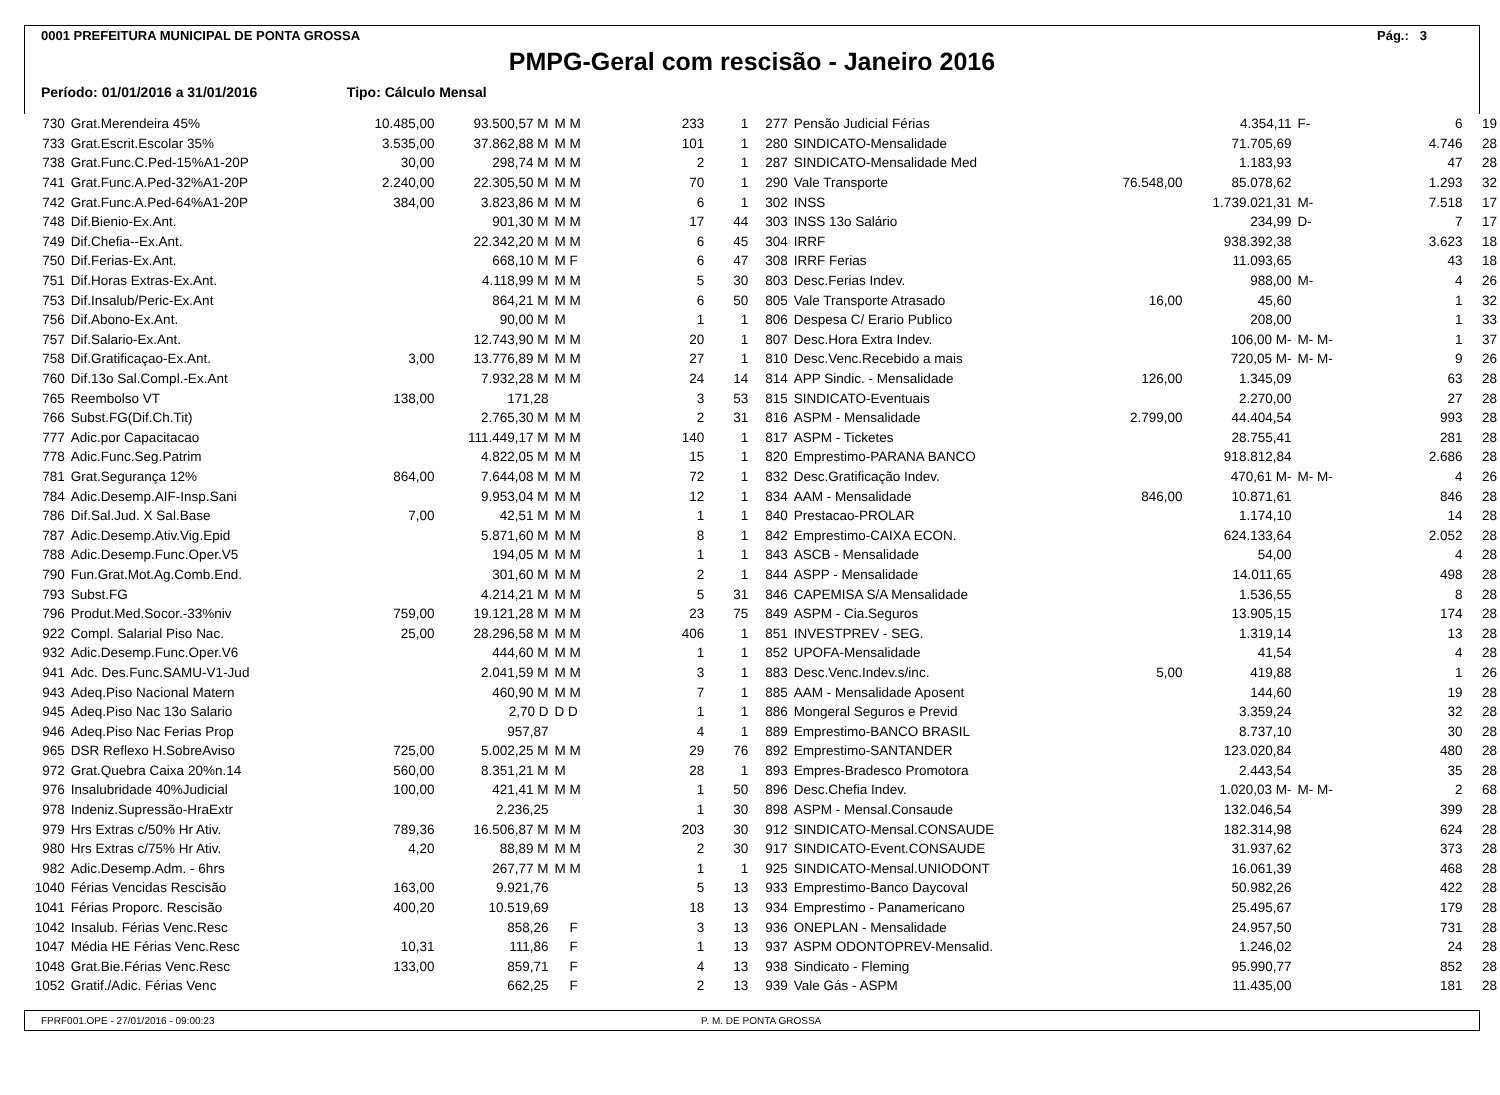0001 PREFEITURA MUNICIPAL DE PONTA GROSSA Pág.: 3
PMPG-Geral com rescisão - Janeiro 2016
Período: 01/01/2016 a 31/01/2016 Tipo: Cálculo Mensal
| 730 | Grat.Merendeira 45% | 10.485,00 | 93.500,57 M | M M | 233 | 1 | 277 | Pensão Judicial Férias | | 4.354,11 | F- | 6 | 19 |
| 733 | Grat.Escrit.Escolar 35% | 3.535,00 | 37.862,88 M | M M | 101 | 1 | 280 | SINDICATO-Mensalidade | | 71.705,69 | | 4.746 | 28 |
| 738 | Grat.Func.C.Ped-15%A1-20P | 30,00 | 298,74 M | M M | 2 | 1 | 287 | SINDICATO-Mensalidade Med | | 1.183,93 | | 47 | 28 |
| 741 | Grat.Func.A.Ped-32%A1-20P | 2.240,00 | 22.305,50 M | M M | 70 | 1 | 290 | Vale Transporte | 76.548,00 | 85.078,62 | | 1.293 | 32 |
| 742 | Grat.Func.A.Ped-64%A1-20P | 384,00 | 3.823,86 M | M M | 6 | 1 | 302 | INSS | | 1.739.021,31 | M- | 7.518 | 17 |
| 748 | Dif.Bienio-Ex.Ant. | | 901,30 M | M M | 17 | 44 | 303 | INSS 13o Salário | | 234,99 | D- | 7 | 17 |
| 749 | Dif.Chefia--Ex.Ant. | | 22.342,20 M | M M | 6 | 45 | 304 | IRRF | | 938.392,38 | | 3.623 | 18 |
| 750 | Dif.Ferias-Ex.Ant. | | 668,10 M | M F | 6 | 47 | 308 | IRRF Ferias | | 11.093,65 | | 43 | 18 |
| 751 | Dif.Horas Extras-Ex.Ant. | | 4.118,99 M | M M | 5 | 30 | 803 | Desc.Ferias Indev. | | 988,00 | M- | 4 | 26 |
| 753 | Dif.Insalub/Peric-Ex.Ant | | 864,21 M | M M | 6 | 50 | 805 | Vale Transporte Atrasado | 16,00 | 45,60 | | 1 | 32 |
| 756 | Dif.Abono-Ex.Ant. | | 90,00 M | M | 1 | 1 | 806 | Despesa C/ Erario Publico | | 208,00 | | 1 | 33 |
| 757 | Dif.Salario-Ex.Ant. | | 12.743,90 M | M M | 20 | 1 | 807 | Desc.Hora Extra Indev. | | 106,00 M- | M- M- | 1 | 37 |
| 758 | Dif.Gratificaçao-Ex.Ant. | 3,00 | 13.776,89 M | M M | 27 | 1 | 810 | Desc.Venc.Recebido a mais | | 720,05 M- | M- M- | 9 | 26 |
| 760 | Dif.13o Sal.Compl.-Ex.Ant | | 7.932,28 M | M M | 24 | 14 | 814 | APP Sindic. - Mensalidade | 126,00 | 1.345,09 | | 63 | 28 |
| 765 | Reembolso VT | 138,00 | 171,28 | | 3 | 53 | 815 | SINDICATO-Eventuais | | 2.270,00 | | 27 | 28 |
| 766 | Subst.FG(Dif.Ch.Tit) | | 2.765,30 M | M M | 2 | 31 | 816 | ASPM - Mensalidade | 2.799,00 | 44.404,54 | | 993 | 28 |
| 777 | Adic.por Capacitacao | | 111.449,17 M | M M | 140 | 1 | 817 | ASPM - Ticketes | | 28.755,41 | | 281 | 28 |
| 778 | Adic.Func.Seg.Patrim | | 4.822,05 M | M M | 15 | 1 | 820 | Emprestimo-PARANA BANCO | | 918.812,84 | | 2.686 | 28 |
| 781 | Grat.Segurança 12% | 864,00 | 7.644,08 M | M M | 72 | 1 | 832 | Desc.Gratificação Indev. | | 470,61 M- | M- M- | 4 | 26 |
| 784 | Adic.Desemp.AIF-Insp.Sani | | 9.953,04 M | M M | 12 | 1 | 834 | AAM - Mensalidade | 846,00 | 10.871,61 | | 846 | 28 |
| 786 | Dif.Sal.Jud. X Sal.Base | 7,00 | 42,51 M | M M | 1 | 1 | 840 | Prestacao-PROLAR | | 1.174,10 | | 14 | 28 |
| 787 | Adic.Desemp.Ativ.Vig.Epid | | 5.871,60 M | M M | 8 | 1 | 842 | Emprestimo-CAIXA ECON. | | 624.133,64 | | 2.052 | 28 |
| 788 | Adic.Desemp.Func.Oper.V5 | | 194,05 M | M M | 1 | 1 | 843 | ASCB - Mensalidade | | 54,00 | | 4 | 28 |
| 790 | Fun.Grat.Mot.Ag.Comb.End. | | 301,60 M | M M | 2 | 1 | 844 | ASPP - Mensalidade | | 14.011,65 | | 498 | 28 |
| 793 | Subst.FG | | 4.214,21 M | M M | 5 | 31 | 846 | CAPEMISA S/A Mensalidade | | 1.536,55 | | 8 | 28 |
| 796 | Produt.Med.Socor.-33%niv | 759,00 | 19.121,28 M | M M | 23 | 75 | 849 | ASPM - Cia.Seguros | | 13.905,15 | | 174 | 28 |
| 922 | Compl. Salarial Piso Nac. | 25,00 | 28.296,58 M | M M | 406 | 1 | 851 | INVESTPREV - SEG. | | 1.319,14 | | 13 | 28 |
| 932 | Adic.Desemp.Func.Oper.V6 | | 444,60 M | M M | 1 | 1 | 852 | UPOFA-Mensalidade | | 41,54 | | 4 | 28 |
| 941 | Adc. Des.Func.SAMU-V1-Jud | | 2.041,59 M | M M | 3 | 1 | 883 | Desc.Venc.Indev.s/inc. | 5,00 | 419,88 | | 1 | 26 |
| 943 | Adeq.Piso Nacional Matern | | 460,90 M | M M | 7 | 1 | 885 | AAM - Mensalidade Aposent | | 144,60 | | 19 | 28 |
| 945 | Adeq.Piso Nac 13o Salario | | 2,70 D | D D | 1 | 1 | 886 | Mongeral Seguros e Previd | | 3.359,24 | | 32 | 28 |
| 946 | Adeq.Piso Nac Ferias Prop | | 957,87 | | 4 | 1 | 889 | Emprestimo-BANCO BRASIL | | 8.737,10 | | 30 | 28 |
| 965 | DSR Reflexo H.SobreAviso | 725,00 | 5.002,25 M | M M | 29 | 76 | 892 | Emprestimo-SANTANDER | | 123.020,84 | | 480 | 28 |
| 972 | Grat.Quebra Caixa 20%n.14 | 560,00 | 8.351,21 M | M | 28 | 1 | 893 | Empres-Bradesco Promotora | | 2.443,54 | | 35 | 28 |
| 976 | Insalubridade 40%Judicial | 100,00 | 421,41 M | M M | 1 | 50 | 896 | Desc.Chefia Indev. | | 1.020,03 M- | M- M- | 2 | 68 |
| 978 | Indeniz.Supressão-HraExtr | | 2.236,25 | | 1 | 30 | 898 | ASPM - Mensal.Consaude | | 132.046,54 | | 399 | 28 |
| 979 | Hrs Extras c/50% Hr Ativ. | 789,36 | 16.506,87 M | M M | 203 | 30 | 912 | SINDICATO-Mensal.CONSAUDE | | 182.314,98 | | 624 | 28 |
| 980 | Hrs Extras c/75% Hr Ativ. | 4,20 | 88,89 M | M M | 2 | 30 | 917 | SINDICATO-Event.CONSAUDE | | 31.937,62 | | 373 | 28 |
| 982 | Adic.Desemp.Adm. - 6hrs | | 267,77 M | M M | 1 | 1 | 925 | SINDICATO-Mensal.UNIODONT | | 16.061,39 | | 468 | 28 |
| 1040 | Férias Vencidas Rescisão | 163,00 | 9.921,76 | | 5 | 13 | 933 | Emprestimo-Banco Daycoval | | 50.982,26 | | 422 | 28 |
| 1041 | Férias Proporc. Rescisão | 400,20 | 10.519,69 | | 18 | 13 | 934 | Emprestimo - Panamericano | | 25.495,67 | | 179 | 28 |
| 1042 | Insalub. Férias Venc.Resc | | 858,26 | F | 3 | 13 | 936 | ONEPLAN - Mensalidade | | 24.957,50 | | 731 | 28 |
| 1047 | Média HE Férias Venc.Resc | 10,31 | 111,86 | F | 1 | 13 | 937 | ASPM ODONTOPREV-Mensalid. | | 1.246,02 | | 24 | 28 |
| 1048 | Grat.Bie.Férias Venc.Resc | 133,00 | 859,71 | F | 4 | 13 | 938 | Sindicato - Fleming | | 95.990,77 | | 852 | 28 |
| 1052 | Gratif./Adic. Férias Venc | | 662,25 | F | 2 | 13 | 939 | Vale Gás - ASPM | | 11.435,00 | | 181 | 28 |
FPRF001.OPE - 27/01/2016 - 09:00:23 P. M. DE PONTA GROSSA